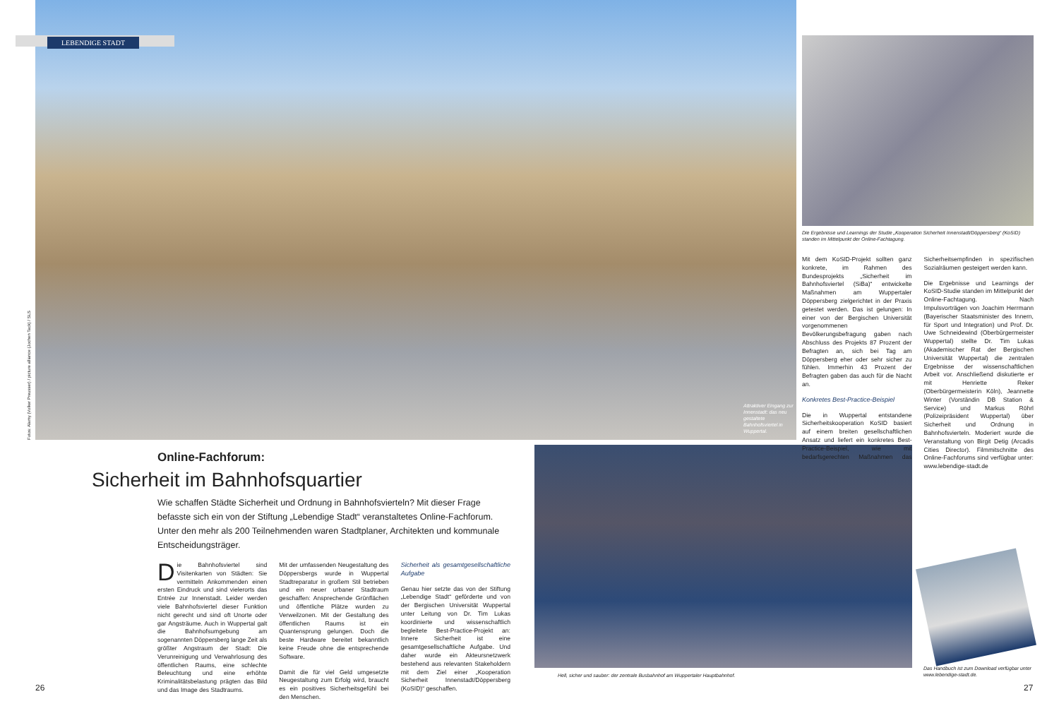LEBENDIGE STADT
Fotos: Alamy (Volker Preusser) / picture alliance (Jochen Tack) / SLS
Attraktiver Eingang zur Innenstadt: das neu gestaltete Bahnhofsviertel in Wuppertal.
Die Ergebnisse und Learnings der Studie „Kooperation Sicherheit Innenstadt/Döppersberg“ (KoSID) standen im Mittelpunkt der Online-Fachtagung.
Online-Fachforum:
Sicherheit im Bahnhofsquartier
Wie schaffen Städte Sicherheit und Ordnung in Bahnhofsvierteln? Mit dieser Frage befasste sich ein von der Stiftung „Lebendige Stadt“ veranstaltetes Online-Fachforum. Unter den mehr als 200 Teilnehmenden waren Stadtplaner, Architekten und kommunale Entscheidungsträger.
Die Bahnhofsviertel sind Visitenkarten von Städten: Sie vermitteln Ankommenden einen ersten Eindruck und sind vielerorts das Entrée zur Innenstadt. Leider werden viele Bahnhofsviertel dieser Funktion nicht gerecht und sind oft Unorte oder gar Angsträume. Auch in Wuppertal galt die Bahnhofsumgebung am sogenannten Döppersberg lange Zeit als größter Angstraum der Stadt: Die Verunreinigung und Verwahrlosung des öffentlichen Raums, eine schlechte Beleuchtung und eine erhöhte Kriminalitätsbelastung prägten das Bild und das Image des Stadtraums.
Mit der umfassenden Neugestaltung des Döppersbergs wurde in Wuppertal Stadtreparatur in großem Stil betrieben und ein neuer urbaner Stadtraum geschaffen: Ansprechende Grünflächen und öffentliche Plätze wurden zu Verweilzonen. Mit der Gestaltung des öffentlichen Raums ist ein Quantensprung gelungen. Doch die beste Hardware bereitet bekanntlich keine Freude ohne die entsprechende Software.
Damit die für viel Geld umgesetzte Neugestaltung zum Erfolg wird, braucht es ein positives Sicherheitsgefühl bei den Menschen.
Sicherheit als gesamtgesellschaftliche Aufgabe
Genau hier setzte das von der Stiftung „Lebendige Stadt“ geförderte und von der Bergischen Universität Wuppertal unter Leitung von Dr. Tim Lukas koordinierte und wissenschaftlich begleitete Best-Practice-Projekt an: Innere Sicherheit ist eine gesamtgesellschaftliche Aufgabe. Und daher wurde ein Akteursnetzwerk bestehend aus relevanten Stakeholdern mit dem Ziel einer „Kooperation Sicherheit Innenstadt/Döppersberg (KoSID)“ geschaffen.
Hell, sicher und sauber: der zentrale Busbahnhof am Wuppertaler Hauptbahnhof.
Mit dem KoSID-Projekt sollten ganz konkrete, im Rahmen des Bundesprojekts „Sicherheit im Bahnhofsviertel (SiBa)“ entwickelte Maßnahmen am Wuppertaler Döppersberg zielgerichtet in der Praxis getestet werden. Das ist gelungen: In einer von der Bergischen Universität vorgenommenen Bevölkerungsbefragung gaben nach Abschluss des Projekts 87 Prozent der Befragten an, sich bei Tag am Döppersberg eher oder sehr sicher zu fühlen. Immerhin 43 Prozent der Befragten gaben das auch für die Nacht an.
Konkretes Best-Practice-Beispiel
Die in Wuppertal entstandene Sicherheitskooperation KoSID basiert auf einem breiten gesellschaftlichen Ansatz und liefert ein konkretes Best-Practice-Beispiel, wie mit bedarfsgerechten Maßnahmen das Sicherheitsempfinden in spezifischen Sozialräumen gesteigert werden kann.
Die Ergebnisse und Learnings der KoSID-Studie standen im Mittelpunkt der Online-Fachtagung. Nach Impulsvorträgen von Joachim Herrmann (Bayerischer Staatsminister des Innern, für Sport und Integration) und Prof. Dr. Uwe Schneidewind (Oberbürgermeister Wuppertal) stellte Dr. Tim Lukas (Akademischer Rat der Bergischen Universität Wuppertal) die zentralen Ergebnisse der wissenschaftlichen Arbeit vor. Anschließend diskutierte er mit Henriette Reker (Oberbürgermeisterin Köln), Jeannette Winter (Vorständin DB Station & Service) und Markus Röhrl (Polizeipräsident Wuppertal) über Sicherheit und Ordnung in Bahnhofsvierteln. Moderiert wurde die Veranstaltung von Birgit Detig (Arcadis Cities Director). Filmmitschnitte des Online-Fachforums sind verfügbar unter: www.lebendige-stadt.de
Das Handbuch ist zum Download verfügbar unter www.lebendige-stadt.de.
26 27